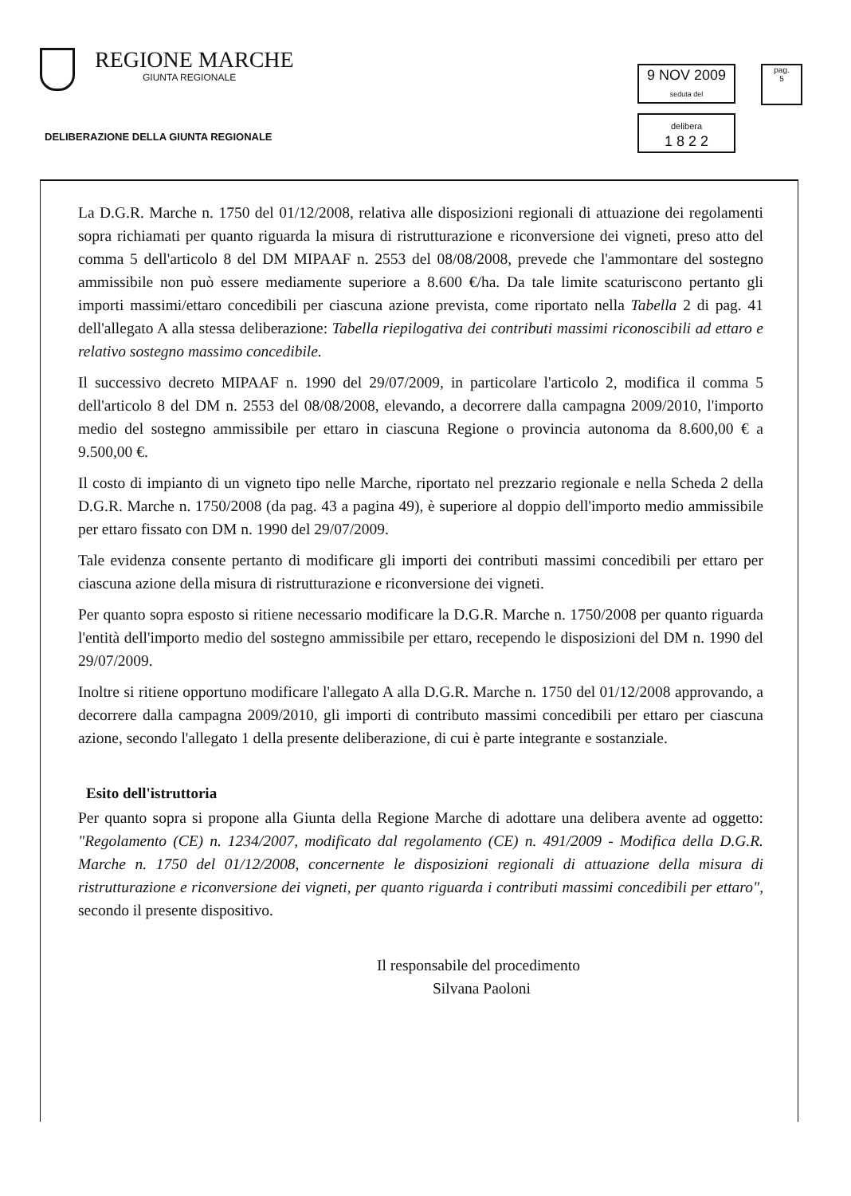REGIONE MARCHE
GIUNTA REGIONALE
DELIBERAZIONE DELLA GIUNTA REGIONALE
9 NOV 2009 seduta del
delibera
1 8 2 2
pag.
5
La D.G.R. Marche n. 1750 del 01/12/2008, relativa alle disposizioni regionali di attuazione dei regolamenti sopra richiamati per quanto riguarda la misura di ristrutturazione e riconversione dei vigneti, preso atto del comma 5 dell'articolo 8 del DM MIPAAF n. 2553 del 08/08/2008, prevede che l'ammontare del sostegno ammissibile non può essere mediamente superiore a 8.600 €/ha. Da tale limite scaturiscono pertanto gli importi massimi/ettaro concedibili per ciascuna azione prevista, come riportato nella Tabella 2 di pag. 41 dell'allegato A alla stessa deliberazione: Tabella riepilogativa dei contributi massimi riconoscibili ad ettaro e relativo sostegno massimo concedibile.
Il successivo decreto MIPAAF n. 1990 del 29/07/2009, in particolare l'articolo 2, modifica il comma 5 dell'articolo 8 del DM n. 2553 del 08/08/2008, elevando, a decorrere dalla campagna 2009/2010, l'importo medio del sostegno ammissibile per ettaro in ciascuna Regione o provincia autonoma da 8.600,00 € a 9.500,00 €.
Il costo di impianto di un vigneto tipo nelle Marche, riportato nel prezzario regionale e nella Scheda 2 della D.G.R. Marche n. 1750/2008 (da pag. 43 a pagina 49), è superiore al doppio dell'importo medio ammissibile per ettaro fissato con DM n. 1990 del 29/07/2009.
Tale evidenza consente pertanto di modificare gli importi dei contributi massimi concedibili per ettaro per ciascuna azione della misura di ristrutturazione e riconversione dei vigneti.
Per quanto sopra esposto si ritiene necessario modificare la D.G.R. Marche n. 1750/2008 per quanto riguarda l'entità dell'importo medio del sostegno ammissibile per ettaro, recependo le disposizioni del DM n. 1990 del 29/07/2009.
Inoltre si ritiene opportuno modificare l'allegato A alla D.G.R. Marche n. 1750 del 01/12/2008 approvando, a decorrere dalla campagna 2009/2010, gli importi di contributo massimi concedibili per ettaro per ciascuna azione, secondo l'allegato 1 della presente deliberazione, di cui è parte integrante e sostanziale.
Esito dell'istruttoria
Per quanto sopra si propone alla Giunta della Regione Marche di adottare una delibera avente ad oggetto: "Regolamento (CE) n. 1234/2007, modificato dal regolamento (CE) n. 491/2009 - Modifica della D.G.R. Marche n. 1750 del 01/12/2008, concernente le disposizioni regionali di attuazione della misura di ristrutturazione e riconversione dei vigneti, per quanto riguarda i contributi massimi concedibili per ettaro", secondo il presente dispositivo.
Il responsabile del procedimento
Silvana Paoloni